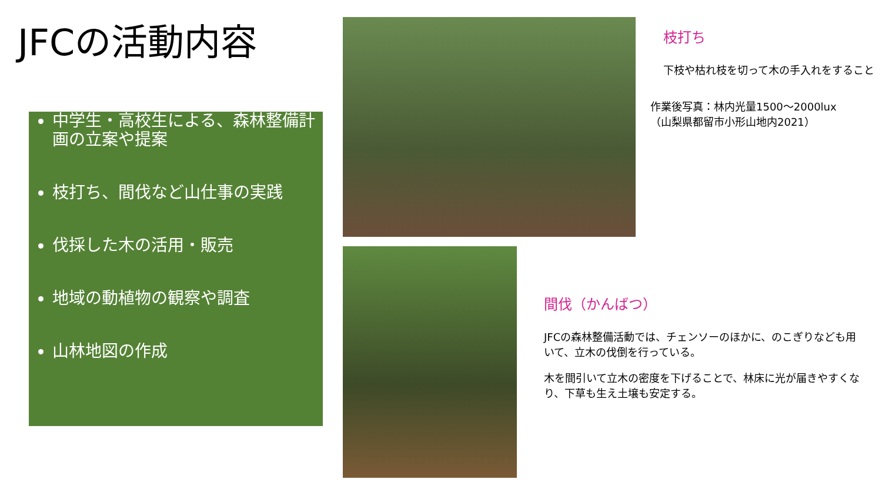JFCの活動内容
中学生・高校生による、森林整備計画の立案や提案
枝打ち、間伐など山仕事の実践
伐採した木の活用・販売
地域の動植物の観察や調査
山林地図の作成
枝打ち
下枝や枯れ枝を切って木の手入れをすること
作業後写真：林内光量1500～2000lux
（山梨県都留市小形山地内2021）
間伐（かんばつ）
JFCの森林整備活動では、チェンソーのほかに、のこぎりなども用いて、立木の伐倒を行っている。
木を間引いて立木の密度を下げることで、林床に光が届きやすくなり、下草も生え土壌も安定する。